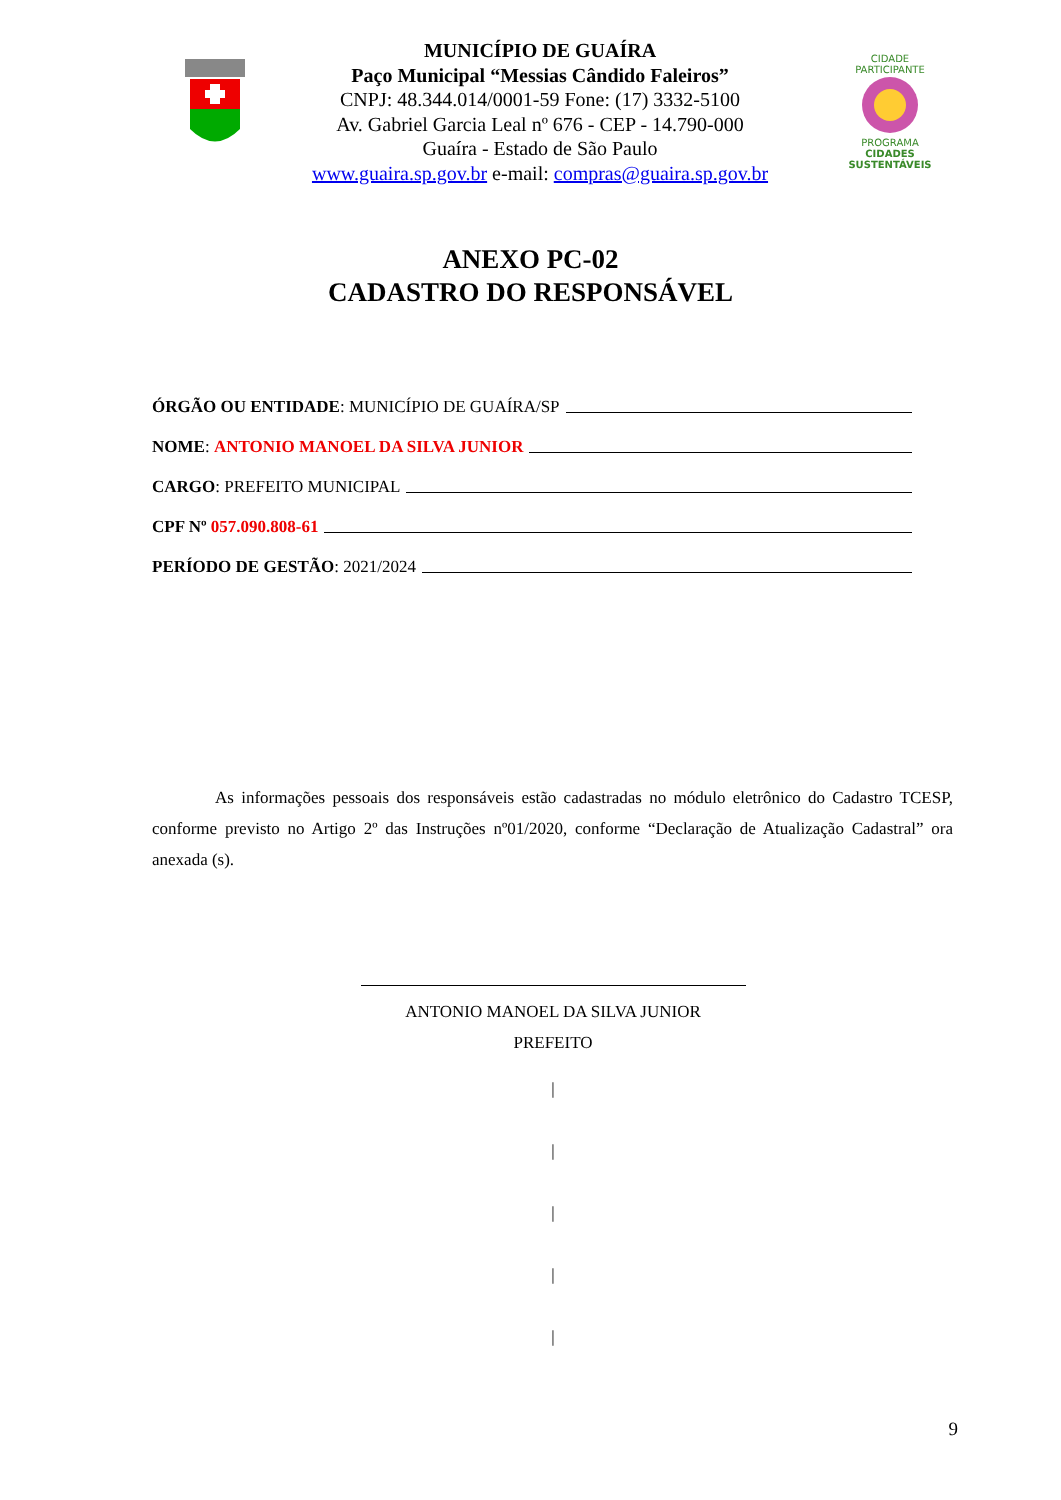MUNICÍPIO DE GUAÍRA
Paço Municipal “Messias Cândido Faleiros”
CNPJ: 48.344.014/0001-59 Fone: (17) 3332-5100
Av. Gabriel Garcia Leal nº 676 - CEP - 14.790-000
Guaíra - Estado de São Paulo
www.guaira.sp.gov.br e-mail: compras@guaira.sp.gov.br
CIDADE PARTICIPANTE
PROGRAMA
CIDADES
SUSTENTÁVEIS
ANEXO PC-02
CADASTRO DO RESPONSÁVEL
ÓRGÃO OU ENTIDADE: MUNICÍPIO DE GUAÍRA/SP
NOME: ANTONIO MANOEL DA SILVA JUNIOR
CARGO: PREFEITO MUNICIPAL
CPF Nº 057.090.808-61
PERÍODO DE GESTÃO: 2021/2024
As informações pessoais dos responsáveis estão cadastradas no módulo eletrônico do Cadastro TCESP, conforme previsto no Artigo 2º das Instruções nº01/2020, conforme “Declaração de Atualização Cadastral” ora anexada (s).
ANTONIO MANOEL DA SILVA JUNIOR
PREFEITO
|
|
|
|
|
9